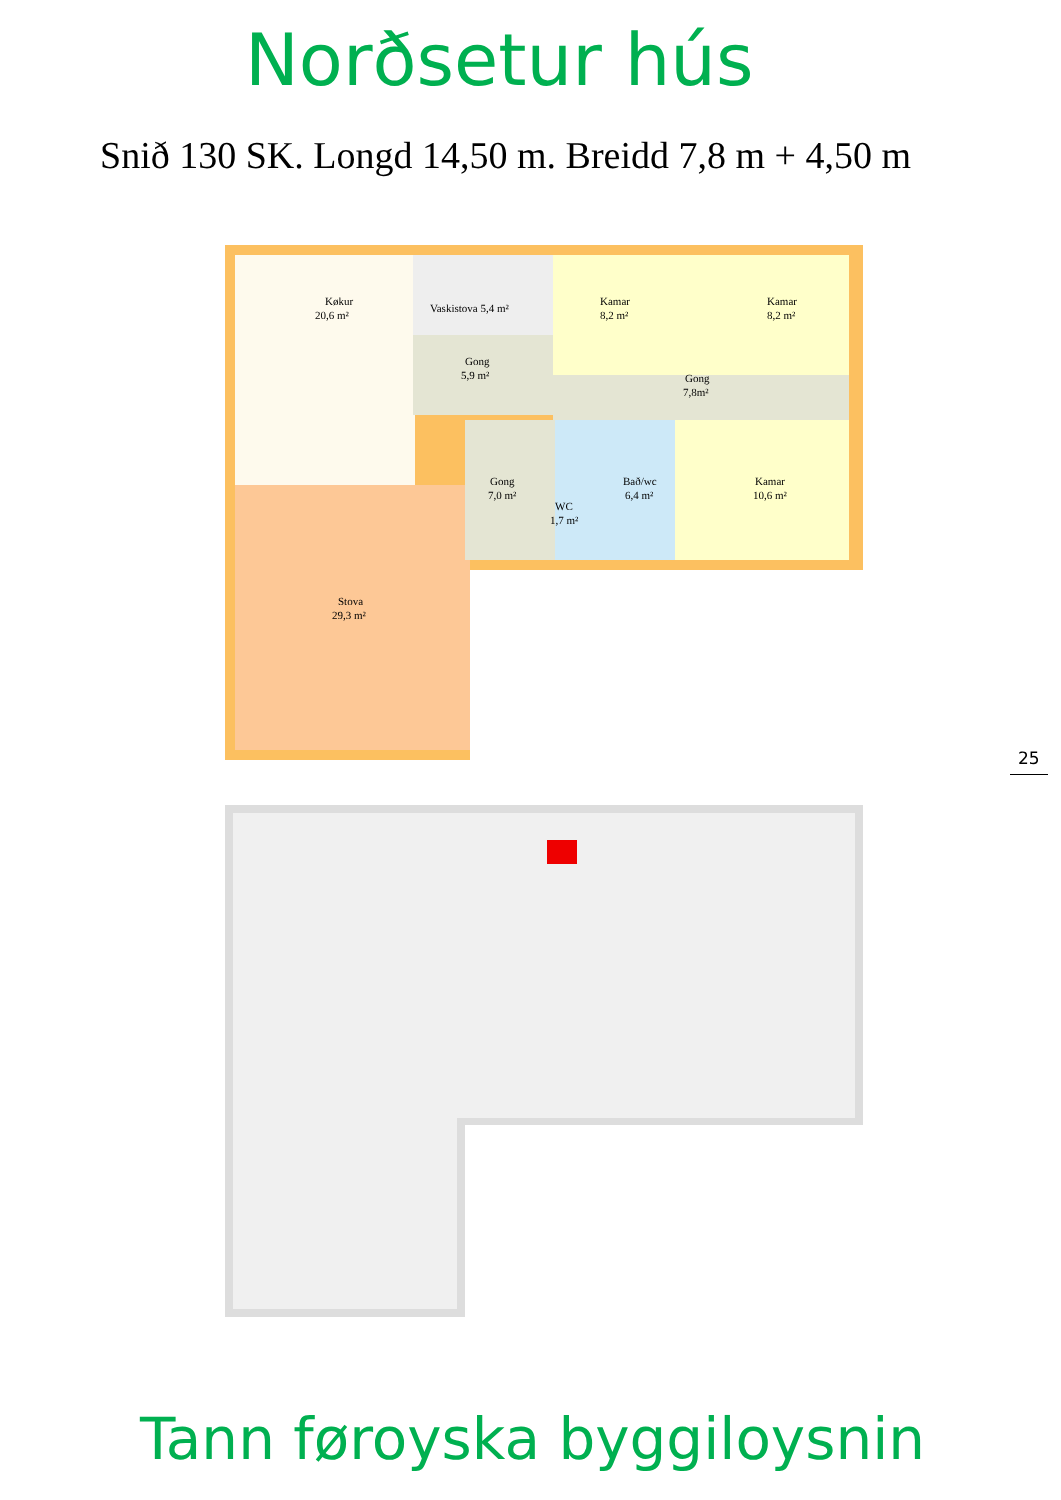Norðsetur hús
Snið 130 SK. Longd 14,50 m. Breidd 7,8 m + 4,50 m
Køkur
20,6 m²
Vaskistova 5,4 m²
Gong
5,9 m²
Kamar
8,2 m²
Kamar
8,2 m²
Gong
7,8m²
Gong
7,0 m²
WC
1,7 m²
Bað/wc
6,4 m²
Kamar
10,6 m²
Stova
29,3 m²
25
Tann føroyska byggiloysnin